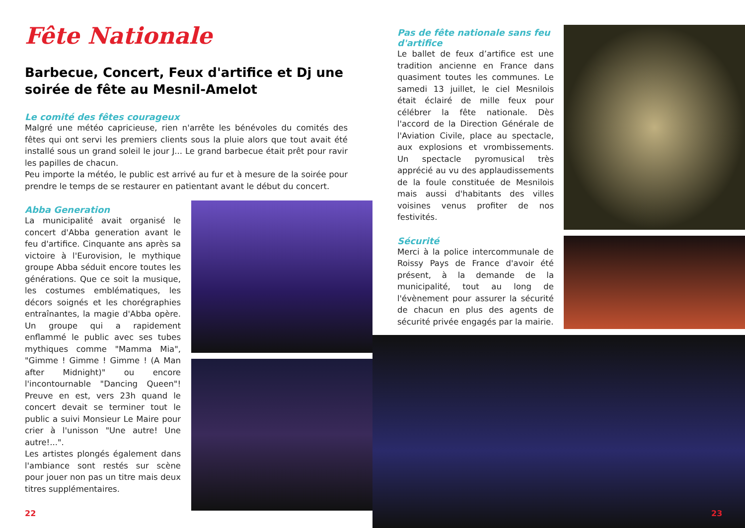Fête Nationale
Barbecue, Concert, Feux d'artifice et Dj une soirée de fête au Mesnil-Amelot
Le comité des fêtes courageux
Malgré une météo capricieuse, rien n'arrête les bénévoles du comités des fêtes qui ont servi les premiers clients sous la pluie alors que tout avait été installé sous un grand soleil le jour J... Le grand barbecue était prêt pour ravir les papilles de chacun.
Peu importe la météo, le public est arrivé au fur et à mesure de la soirée pour prendre le temps de se restaurer en patientant avant le début du concert.
Abba Generation
La municipalité avait organisé le concert d'Abba generation avant le feu d'artifice. Cinquante ans après sa victoire à l'Eurovision, le mythique groupe Abba séduit encore toutes les générations. Que ce soit la musique, les costumes emblématiques, les décors soignés et les chorégraphies entraînantes, la magie d'Abba opère. Un groupe qui a rapidement enflammé le public avec ses tubes mythiques comme "Mamma Mia", "Gimme ! Gimme ! Gimme ! (A Man after Midnight)" ou encore l'incontournable "Dancing Queen"! Preuve en est, vers 23h quand le concert devait se terminer tout le public a suivi Monsieur Le Maire pour crier à l'unisson "Une autre! Une autre!...".
Les artistes plongés également dans l'ambiance sont restés sur scène pour jouer non pas un titre mais deux titres supplémentaires.
Pas de fête nationale sans feu d'artifice
Le ballet de feux d’artifice est une tradition ancienne en France dans quasiment toutes les communes. Le samedi 13 juillet, le ciel Mesnilois était éclairé de mille feux pour célébrer la fête nationale. Dès l'accord de la Direction Générale de l'Aviation Civile, place au spectacle, aux explosions et vrombissements. Un spectacle pyromusical très apprécié au vu des applaudissements de la foule constituée de Mesnilois mais aussi d'habitants des villes voisines venus profiter de nos festivités.
Sécurité
Merci à la police intercommunale de Roissy Pays de France d'avoir été présent, à la demande de la municipalité, tout au long de l'évènement pour assurer la sécurité de chacun en plus des agents de sécurité privée engagés par la mairie.
22 23